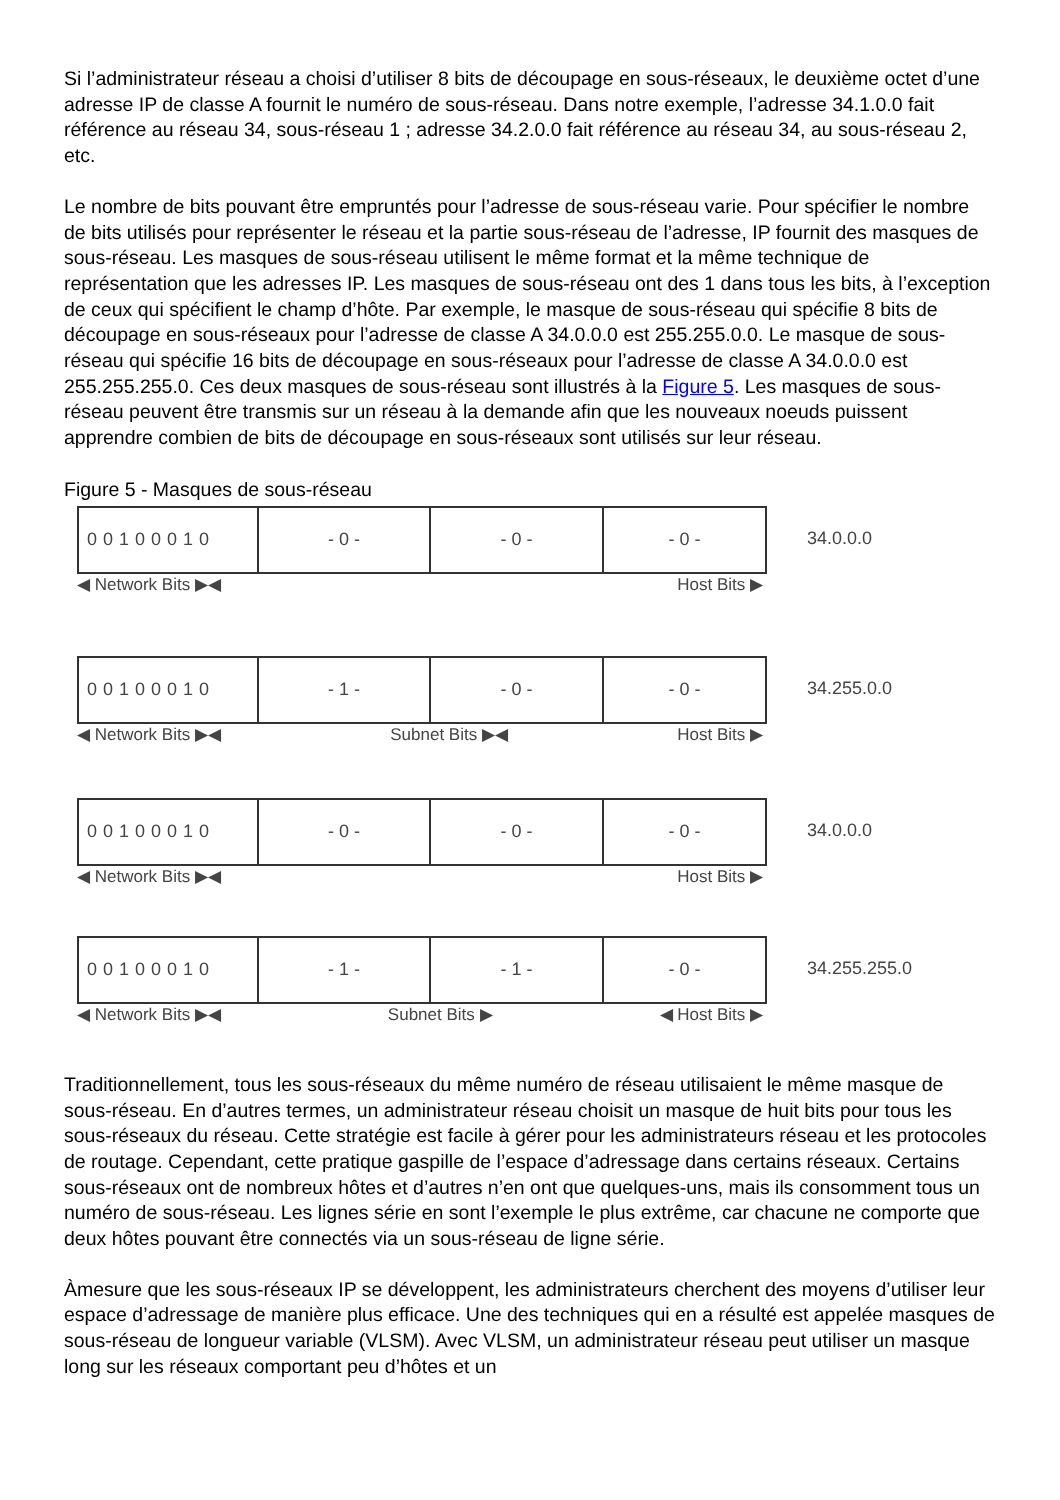Si l’administrateur réseau a choisi d’utiliser 8 bits de découpage en sous-réseaux, le deuxième octet d’une adresse IP de classe A fournit le numéro de sous-réseau. Dans notre exemple, l’adresse 34.1.0.0 fait référence au réseau 34, sous-réseau 1 ; adresse 34.2.0.0 fait référence au réseau 34, au sous-réseau 2, etc.
Le nombre de bits pouvant être empruntés pour l’adresse de sous-réseau varie. Pour spécifier le nombre de bits utilisés pour représenter le réseau et la partie sous-réseau de l’adresse, IP fournit des masques de sous-réseau. Les masques de sous-réseau utilisent le même format et la même technique de représentation que les adresses IP. Les masques de sous-réseau ont des 1 dans tous les bits, à l’exception de ceux qui spécifient le champ d’hôte. Par exemple, le masque de sous-réseau qui spécifie 8 bits de découpage en sous-réseaux pour l’adresse de classe A 34.0.0.0 est 255.255.0.0. Le masque de sous-réseau qui spécifie 16 bits de découpage en sous-réseaux pour l’adresse de classe A 34.0.0.0 est 255.255.255.0. Ces deux masques de sous-réseau sont illustrés à la Figure 5. Les masques de sous-réseau peuvent être transmis sur un réseau à la demande afin que les nouveaux noeuds puissent apprendre combien de bits de découpage en sous-réseaux sont utilisés sur leur réseau.
Figure 5 - Masques de sous-réseau
00100010 - 0 - - 0 - - 0 -
◀ Network Bits ▶◀ Host Bits ▶
34.0.0.0
00100010 - 1 - - 0 - - 0 -
◀ Network Bits ▶◀ Subnet Bits ▶◀ Host Bits ▶
34.255.0.0
00100010 - 0 - - 0 - - 0 -
◀ Network Bits ▶◀ Host Bits ▶
34.0.0.0
00100010 - 1 - - 1 - - 0 -
◀ Network Bits ▶◀ Subnet Bits ▶ ◀ Host Bits ▶
34.255.255.0
Traditionnellement, tous les sous-réseaux du même numéro de réseau utilisaient le même masque de sous-réseau. En d’autres termes, un administrateur réseau choisit un masque de huit bits pour tous les sous-réseaux du réseau. Cette stratégie est facile à gérer pour les administrateurs réseau et les protocoles de routage. Cependant, cette pratique gaspille de l’espace d’adressage dans certains réseaux. Certains sous-réseaux ont de nombreux hôtes et d’autres n’en ont que quelques-uns, mais ils consomment tous un numéro de sous-réseau. Les lignes série en sont l’exemple le plus extrême, car chacune ne comporte que deux hôtes pouvant être connectés via un sous-réseau de ligne série.
Àmesure que les sous-réseaux IP se développent, les administrateurs cherchent des moyens d’utiliser leur espace d’adressage de manière plus efficace. Une des techniques qui en a résulté est appelée masques de sous-réseau de longueur variable (VLSM). Avec VLSM, un administrateur réseau peut utiliser un masque long sur les réseaux comportant peu d’hôtes et un